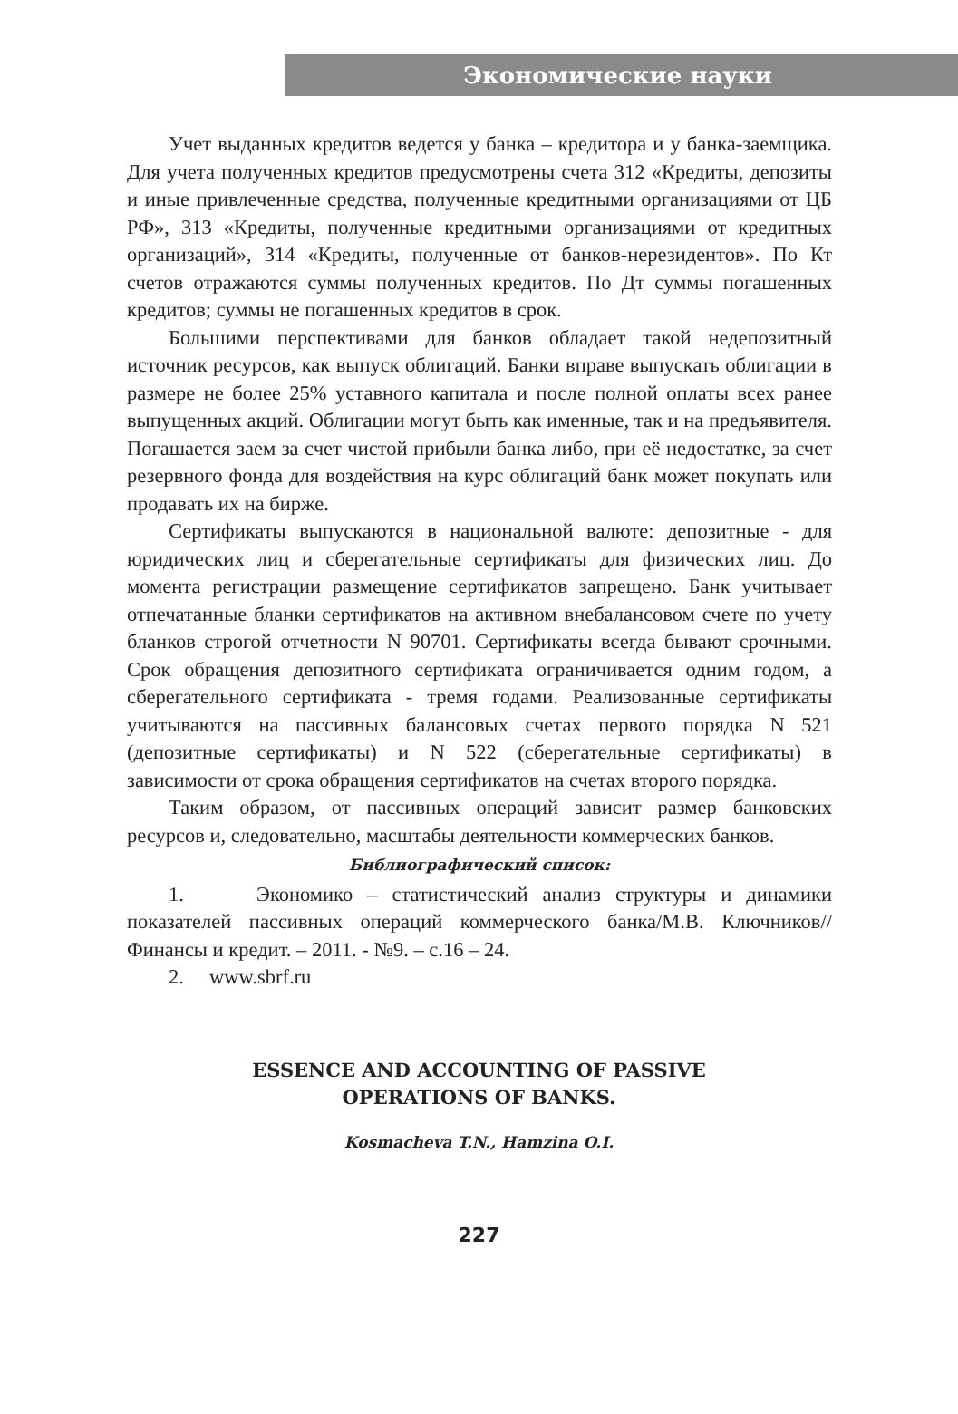Экономические науки
Учет выданных кредитов ведется у банка – кредитора и у банка-заемщика. Для учета полученных кредитов предусмотрены счета 312 «Кредиты, депозиты и иные привлеченные средства, полученные кредитными организациями от ЦБ РФ», 313 «Кредиты, полученные кредитными организациями от кредитных организаций», 314 «Кредиты, полученные от банков-нерезидентов». По Кт счетов отражаются суммы полученных кредитов. По Дт суммы погашенных кредитов; суммы не погашенных кредитов в срок.
Большими перспективами для банков обладает такой недепозитный источник ресурсов, как выпуск облигаций. Банки вправе выпускать облигации в размере не более 25% уставного капитала и после полной оплаты всех ранее выпущенных акций. Облигации могут быть как именные, так и на предъявителя. Погашается заем за счет чистой прибыли банка либо, при её недостатке, за счет резервного фонда для воздействия на курс облигаций банк может покупать или продавать их на бирже.
Сертификаты выпускаются в национальной валюте: депозитные - для юридических лиц и сберегательные сертификаты для физических лиц. До момента регистрации размещение сертификатов запрещено. Банк учитывает отпечатанные бланки сертификатов на активном внебалансовом счете по учету бланков строгой отчетности N 90701. Сертификаты всегда бывают срочными. Срок обращения депозитного сертификата ограничивается одним годом, а сберегательного сертификата - тремя годами. Реализованные сертификаты учитываются на пассивных балансовых счетах первого порядка N 521 (депозитные сертификаты) и N 522 (сберегательные сертификаты) в зависимости от срока обращения сертификатов на счетах второго порядка.
Таким образом, от пассивных операций зависит размер банковских ресурсов и, следовательно, масштабы деятельности коммерческих банков.
Библиографический список:
1. Экономико – статистический анализ структуры и динамики показателей пассивных операций коммерческого банка/М.В. Ключников// Финансы и кредит. – 2011. - №9. – с.16 – 24.
2. www.sbrf.ru
ESSENCE AND ACCOUNTING OF PASSIVE
OPERATIONS OF BANKS.
Kosmacheva T.N., Hamzina O.I.
227